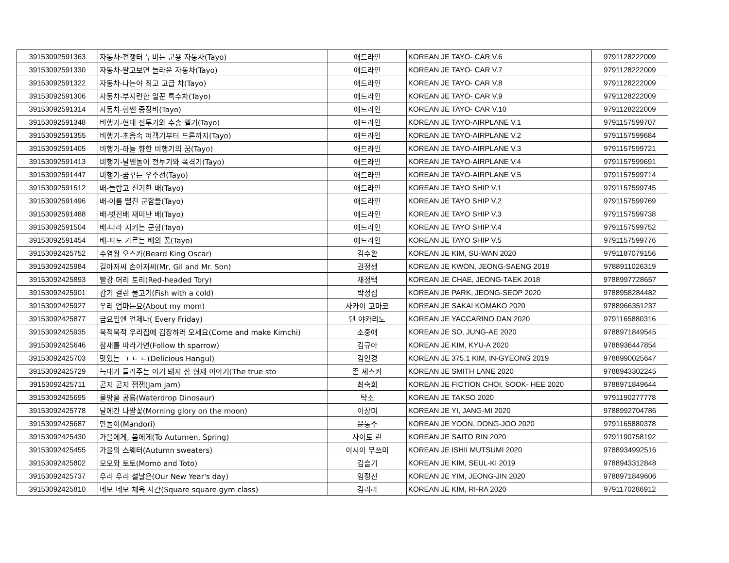| 39153092591363 | 자동차-전쟁터 누비는 군용 자동차(Tayo) | 애드라인 | KOREAN JE TAYO- CAR V.6 | 9791128222009 |
| 39153092591330 | 자동차-알고보면 놀라운 자동차(Tayo) | 애드라인 | KOREAN JE TAYO- CAR V.7 | 9791128222009 |
| 39153092591322 | 자동차-나는야 최고 고급 차(Tayo) | 애드라인 | KOREAN JE TAYO- CAR V.8 | 9791128222009 |
| 39153092591306 | 자동차-부지런한 일꾼 특수차(Tayo) | 애드라인 | KOREAN JE TAYO- CAR V.9 | 9791128222009 |
| 39153092591314 | 자동차-힘쎈 중장비(Tayo) | 애드라인 | KOREAN JE TAYO- CAR V.10 | 9791128222009 |
| 39153092591348 | 비행기-현대 전투기와 수송 헬기(Tayo) | 애드라인 | KOREAN JE TAYO-AIRPLANE V.1 | 9791157599707 |
| 39153092591355 | 비행기-초음속 여객기부터 드론까지(Tayo) | 애드라인 | KOREAN JE TAYO-AIRPLANE V.2 | 9791157599684 |
| 39153092591405 | 비행기-하늘 향한 비행기의 꿈(Tayo) | 애드라인 | KOREAN JE TAYO-AIRPLANE V.3 | 9791157599721 |
| 39153092591413 | 비행기-날쌘돌이 전투기와 폭격기(Tayo) | 애드라인 | KOREAN JE TAYO-AIRPLANE V.4 | 9791157599691 |
| 39153092591447 | 비행기-꿈꾸는 우주선(Tayo) | 애드라인 | KOREAN JE TAYO-AIRPLANE V.5 | 9791157599714 |
| 39153092591512 | 배-놀랍고 신기한 배(Tayo) | 애드라인 | KOREAN JE TAYO SHIP V.1 | 9791157599745 |
| 39153092591496 | 배-이름 떨친 군함들(Tayo) | 애드라인 | KOREAN JE TAYO SHIP V.2 | 9791157599769 |
| 39153092591488 | 배-벗진배 재미난 배(Tayo) | 애드라인 | KOREAN JE TAYO SHIP V.3 | 9791157599738 |
| 39153092591504 | 배-나라 지키는 군함(Tayo) | 애드라인 | KOREAN JE TAYO SHIP V.4 | 9791157599752 |
| 39153092591454 | 배-파도 가르는 배의 꿈(Tayo) | 애드라인 | KOREAN JE TAYO SHIP V.5 | 9791157599776 |
| 39153092425752 | 수염왕 오스카(Beard King Oscar) | 김수완 | KOREAN JE KIM, SU-WAN 2020 | 9791187079156 |
| 39153092425984 | 길아저씨 손아저씨(Mr, Gil and Mr. Son) | 권정생 | KOREAN JE KWON, JEONG-SAENG 2019 | 9788911026319 |
| 39153092425893 | 빨강 머리 토리(Red-headed Tory) | 채정택 | KOREAN JE CHAE, JEONG-TAEK 2018 | 9788997728657 |
| 39153092425901 | 감기 걸린 물고기(Fish with a cold) | 박정섭 | KOREAN JE PARK, JEONG-SEOP 2020 | 9788958284482 |
| 39153092425927 | 우리 엄마는요(About my mom) | 사카이 고마코 | KOREAN JE SAKAI KOMAKO 2020 | 9788966351237 |
| 39153092425877 | 금요일엔 언제나( Every Friday) | 댄 야카리노 | KOREAN JE YACCARINO DAN 2020 | 9791165880316 |
| 39153092425935 | 북적북적 우리집에 김장하러 오세요(Come and make Kimchi) | 소중애 | KOREAN JE SO, JUNG-AE 2020 | 9788971849545 |
| 39153092425646 | 참새를 따라가면(Follow th sparrow) | 김규아 | KOREAN JE KIM, KYU-A 2020 | 9788936447854 |
| 39153092425703 | 맛있는 ㄱ ㄴ ㄷ(Delicious Hangul) | 김인경 | KOREAN JE 375.1 KIM, IN-GYEONG 2019 | 9788990025647 |
| 39153092425729 | 늑대가 들려주는 아기 돼지 삼 형제 이야기(The true sto | 존 셰스카 | KOREAN JE SMITH LANE 2020 | 9788943302245 |
| 39153092425711 | 곤지 곤지 잼잼(Jam jam) | 최숙희 | KOREAN JE FICTION CHOI, SOOK- HEE 2020 | 9788971849644 |
| 39153092425695 | 물방울 공룡(Waterdrop Dinosaur) | 탁소 | KOREAN JE TAKSO 2020 | 9791190277778 |
| 39153092425778 | 달에간 나팔꽃(Morning glory on the moon) | 이장미 | KOREAN JE YI, JANG-MI 2020 | 9788992704786 |
| 39153092425687 | 만돌이(Mandori) | 윤동주 | KOREAN JE YOON, DONG-JOO 2020 | 9791165880378 |
| 39153092425430 | 가을에게, 봄에게(To Autumen, Spring) | 사이토 린 | KOREAN JE SAITO RIN 2020 | 9791190758192 |
| 39153092425455 | 가을의 스웨터(Autumn sweaters) | 이시이 무쓰미 | KOREAN JE ISHII MUTSUMI 2020 | 9788934992516 |
| 39153092425802 | 모모와 토토(Momo and Toto) | 김슬기 | KOREAN JE KIM, SEUL-KI 2019 | 9788943312848 |
| 39153092425737 | 우리 우리 설날은(Our New Year's day) | 임정진 | KOREAN JE YIM, JEONG-JIN 2020 | 9788971849606 |
| 39153092425810 | 네모 네모 체육 시간(Square square gym class) | 김리라 | KOREAN JE KIM, RI-RA 2020 | 9791170286912 |